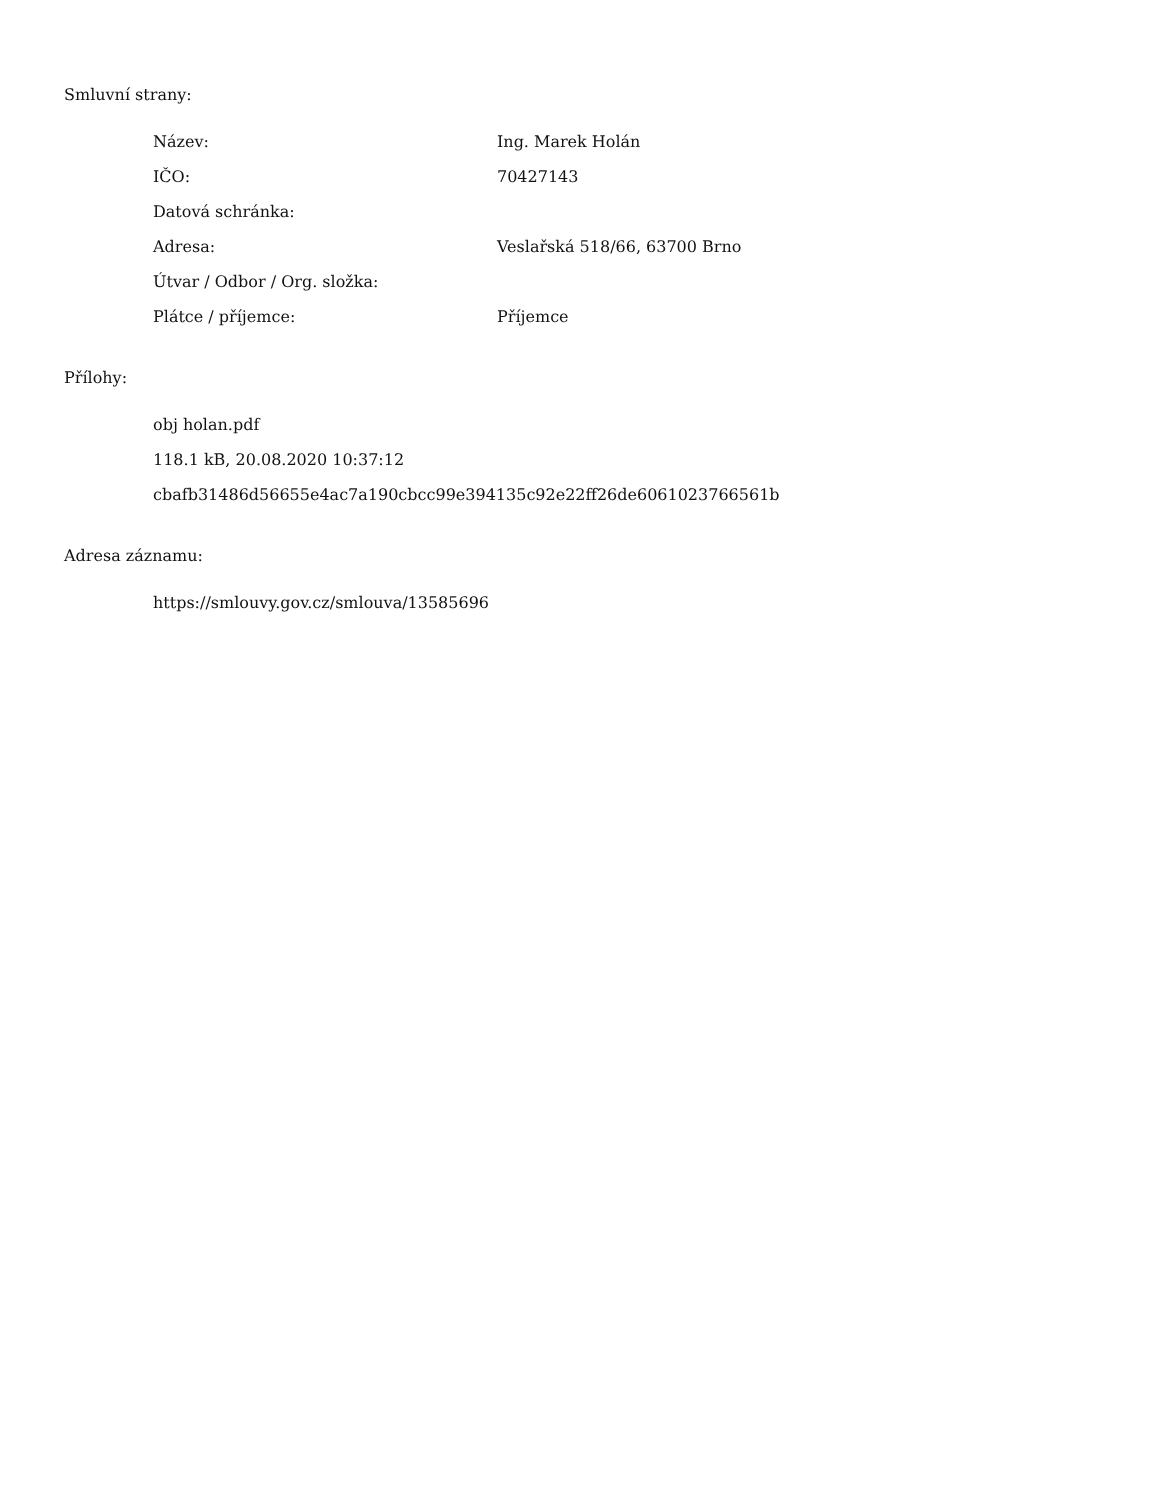Smluvní strany:
| Název: | Ing. Marek Holán |
| IČO: | 70427143 |
| Datová schránka: | |
| Adresa: | Veslařská 518/66, 63700 Brno |
| Útvar / Odbor / Org. složka: | |
| Plátce / příjemce: | Příjemce |
Přílohy:
obj holan.pdf
118.1 kB, 20.08.2020 10:37:12
cbafb31486d56655e4ac7a190cbcc99e394135c92e22ff26de6061023766561b
Adresa záznamu:
https://smlouvy.gov.cz/smlouva/13585696